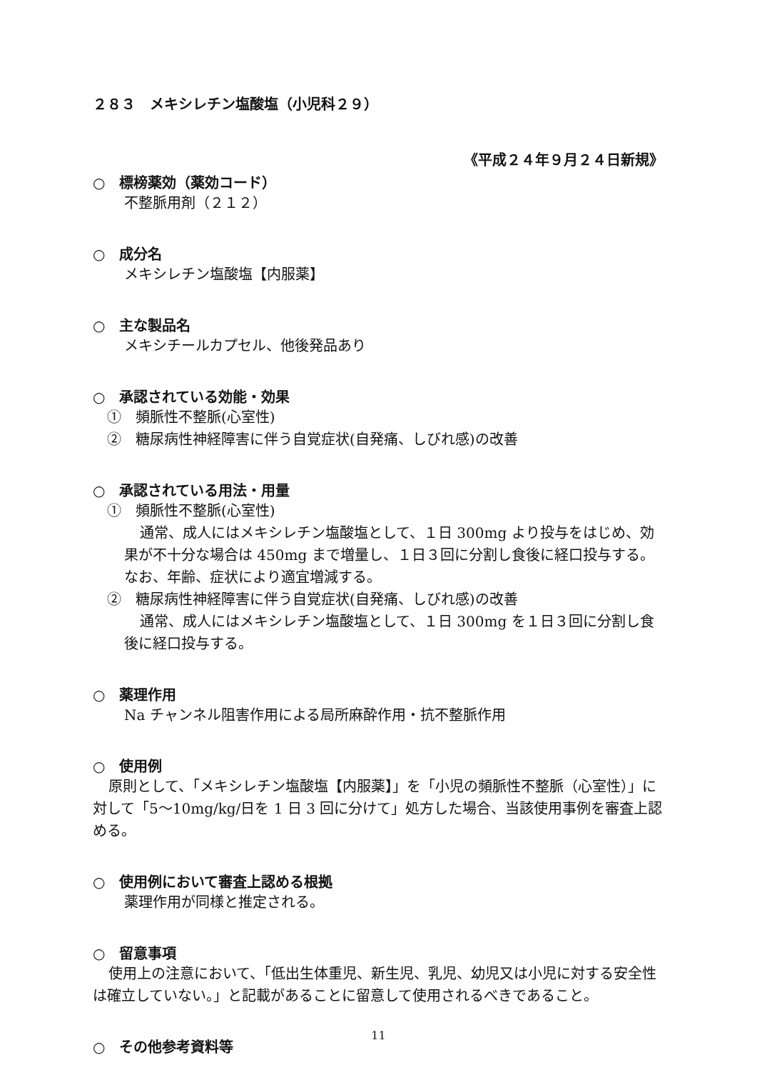２８３　メキシレチン塩酸塩（小児科２９）
《平成２４年９月２４日新規》
○　標榜薬効（薬効コード）
不整脈用剤（２１２）
○　成分名
メキシレチン塩酸塩【内服薬】
○　主な製品名
メキシチールカプセル、他後発品あり
○　承認されている効能・効果
①　頻脈性不整脈(心室性)
②　糖尿病性神経障害に伴う自覚症状(自発痛、しびれ感)の改善
○　承認されている用法・用量
①　頻脈性不整脈(心室性)
通常、成人にはメキシレチン塩酸塩として、１日 300mg より投与をはじめ、効果が不十分な場合は 450mg まで増量し、１日３回に分割し食後に経口投与する。なお、年齢、症状により適宜増減する。
②　糖尿病性神経障害に伴う自覚症状(自発痛、しびれ感)の改善
通常、成人にはメキシレチン塩酸塩として、１日 300mg を１日３回に分割し食後に経口投与する。
○　薬理作用
Na チャンネル阻害作用による局所麻酔作用・抗不整脈作用
○　使用例
原則として、「メキシレチン塩酸塩【内服薬】」を「小児の頻脈性不整脈（心室性）」に対して「5～10mg/kg/日を 1 日 3 回に分けて」処方した場合、当該使用事例を審査上認める。
○　使用例において審査上認める根拠
薬理作用が同様と推定される。
○　留意事項
使用上の注意において、「低出生体重児、新生児、乳児、幼児又は小児に対する安全性は確立していない。」と記載があることに留意して使用されるべきであること。
○　その他参考資料等
11